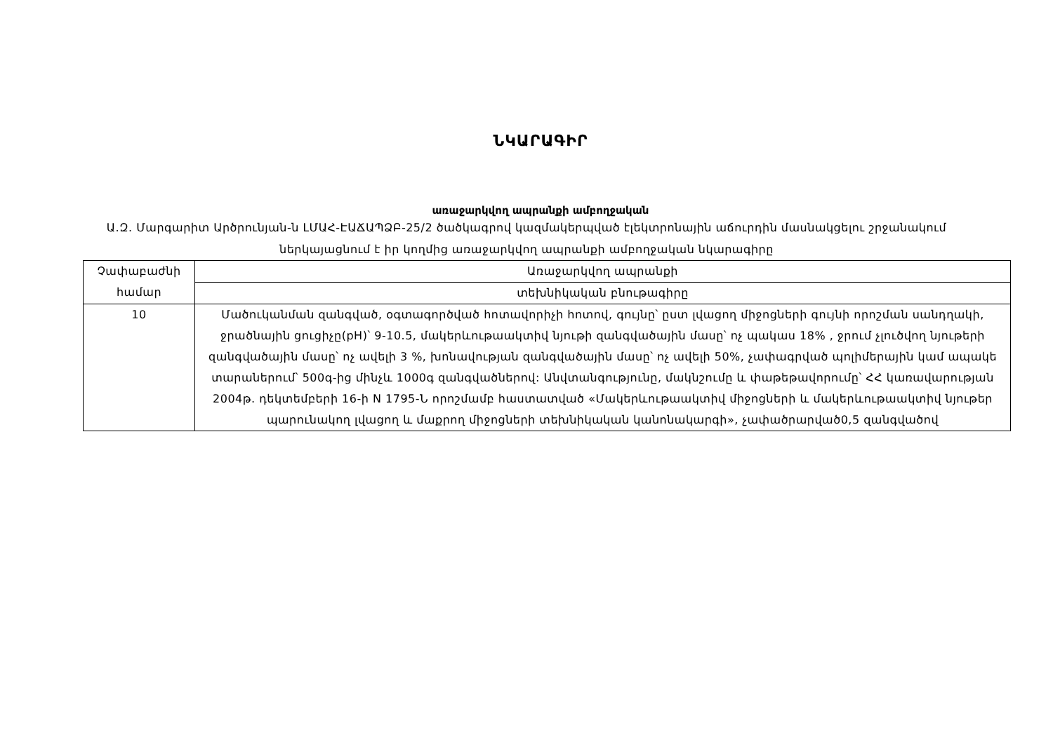ՆԿԱՐԱԳԻՐ
առաջարկվող ապրանքի ամբողջական
Ա.Զ. Մարգարիտ Արծրունյան-ն ԼՄԱՀ-ԷԱՃԱՊՁԲ-25/2 ծածկագրով կազմակերպված էլեկտրոնային աճուրդին մասնակցելու շրջանակում ներկայացնում է իր կողմից առաջարկվող ապրանքի ամբողջական նկարագիրը
| Չափաբաժնի համար | Առաջարկվող ապրանքի |
| | տեխնիկական բնութագիրը |
| 10 | Մածուկանման զանգված, օգտագործված հոտավորիչի հոտով, գույնը՝ ըստ լվացող միջոցների գույնի որոշման սանդղակի, ջրածնային ցուցիչը(pH)՝ 9-10.5, մակերևութաակտիվ նյութի զանգվածային մասը՝ ոչ պակաս 18% , ջրում չլուծվող նյութերի զանգվածային մասը՝ ոչ ավելի 3 %, խոնավության զանգվածային մասը՝ ոչ ավելի 50%, չափագրված պոլիմերային կամ ապակե տարաներում՝ 500գ-ից մինչև 1000գ զանգվածներով: Անվտանգությունը, մակնշումը և փաթեթավորումը՝ ՀՀ կառավարության 2004թ. դեկտեմբերի 16-ի N 1795-Ն որոշմամբ հաստատված «Մակերևութաակտիվ միջոցների և մակերևութաակտիվ նյութեր պարունակող լվացող և մաքրող միջոցների տեխնիկական կանոնակարգի», չափածրարված0,5 զանգվածով |